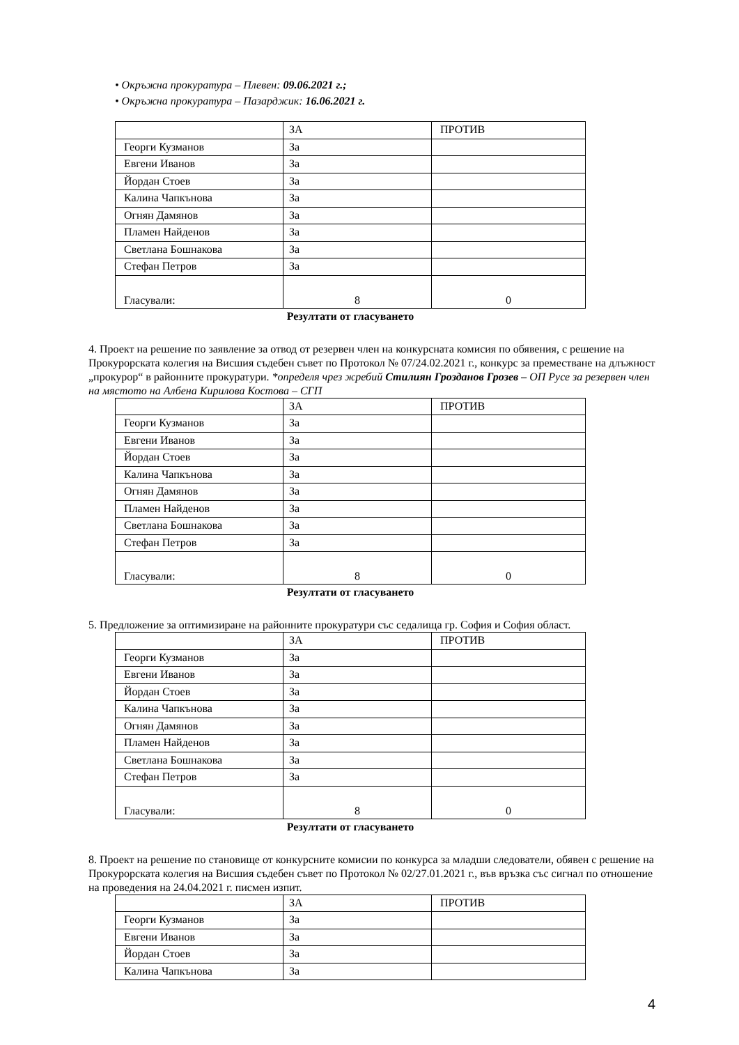• Окръжна прокуратура – Плевен: 09.06.2021 г.;
• Окръжна прокуратура – Пазарджик: 16.06.2021 г.
| | ЗА | ПРОТИВ |
| Георги Кузманов | За | |
| Евгени Иванов | За | |
| Йордан Стоев | За | |
| Калина Чапкънова | За | |
| Огнян Дамянов | За | |
| Пламен Найденов | За | |
| Светлана Бошнакова | За | |
| Стефан Петров | За | |
| Гласували: | 8 | 0 |
Резултати от гласуването
4. Проект на решение по заявление за отвод от резервен член на конкурсната комисия по обявения, с решение на Прокурорската колегия на Висшия съдебен съвет по Протокол № 07/24.02.2021 г., конкурс за преместване на длъжност „прокурор“ в районните прокуратури. *определя чрез жребий Стилиян Грозданов Грозев – ОП Русе за резервен член на мястото на Албена Кирилова Костова – СГП
| | ЗА | ПРОТИВ |
| Георги Кузманов | За | |
| Евгени Иванов | За | |
| Йордан Стоев | За | |
| Калина Чапкънова | За | |
| Огнян Дамянов | За | |
| Пламен Найденов | За | |
| Светлана Бошнакова | За | |
| Стефан Петров | За | |
| Гласували: | 8 | 0 |
Резултати от гласуването
5. Предложение за оптимизиране на районните прокуратури със седалища гр. София и София област.
| | ЗА | ПРОТИВ |
| Георги Кузманов | За | |
| Евгени Иванов | За | |
| Йордан Стоев | За | |
| Калина Чапкънова | За | |
| Огнян Дамянов | За | |
| Пламен Найденов | За | |
| Светлана Бошнакова | За | |
| Стефан Петров | За | |
| Гласували: | 8 | 0 |
Резултати от гласуването
8. Проект на решение по становище от конкурсните комисии по конкурса за младши следователи, обявен с решение на Прокурорската колегия на Висшия съдебен съвет по Протокол № 02/27.01.2021 г., във връзка със сигнал по отношение на проведения на 24.04.2021 г. писмен изпит.
| | ЗА | ПРОТИВ |
| Георги Кузманов | За | |
| Евгени Иванов | За | |
| Йордан Стоев | За | |
| Калина Чапкънова | За | |
4